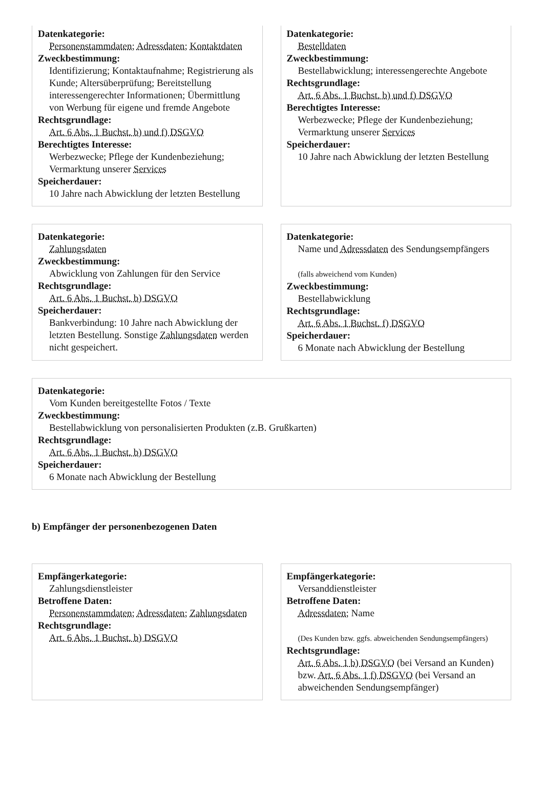Datenkategorie:
Personenstammdaten; Adressdaten; Kontaktdaten
Zweckbestimmung:
Identifizierung; Kontaktaufnahme; Registrierung als Kunde; Altersüberprüfung; Bereitstellung interessengerechter Informationen; Übermittlung von Werbung für eigene und fremde Angebote
Rechtsgrundlage:
Art. 6 Abs. 1 Buchst. b) und f) DSGVO
Berechtigtes Interesse:
Werbezwecke; Pflege der Kundenbeziehung; Vermarktung unserer Services
Speicherdauer:
10 Jahre nach Abwicklung der letzten Bestellung
Datenkategorie:
Bestelldaten
Zweckbestimmung:
Bestellabwicklung; interessengerechte Angebote
Rechtsgrundlage:
Art. 6 Abs. 1 Buchst. b) und f) DSGVO
Berechtigtes Interesse:
Werbezwecke; Pflege der Kundenbeziehung; Vermarktung unserer Services
Speicherdauer:
10 Jahre nach Abwicklung der letzten Bestellung
Datenkategorie:
Zahlungsdaten
Zweckbestimmung:
Abwicklung von Zahlungen für den Service
Rechtsgrundlage:
Art. 6 Abs. 1 Buchst. b) DSGVO
Speicherdauer:
Bankverbindung: 10 Jahre nach Abwicklung der letzten Bestellung. Sonstige Zahlungsdaten werden nicht gespeichert.
Datenkategorie:
Name und Adressdaten des Sendungsempfängers
(falls abweichend vom Kunden)
Zweckbestimmung:
Bestellabwicklung
Rechtsgrundlage:
Art. 6 Abs. 1 Buchst. f) DSGVO
Speicherdauer:
6 Monate nach Abwicklung der Bestellung
Datenkategorie:
Vom Kunden bereitgestellte Fotos / Texte
Zweckbestimmung:
Bestellabwicklung von personalisierten Produkten (z.B. Grußkarten)
Rechtsgrundlage:
Art. 6 Abs. 1 Buchst. b) DSGVO
Speicherdauer:
6 Monate nach Abwicklung der Bestellung
b) Empfänger der personenbezogenen Daten
Empfängerkategorie:
Zahlungsdienstleister
Betroffene Daten:
Personenstammdaten; Adressdaten; Zahlungsdaten
Rechtsgrundlage:
Art. 6 Abs. 1 Buchst. b) DSGVO
Empfängerkategorie:
Versanddienstleister
Betroffene Daten:
Adressdaten; Name
(Des Kunden bzw. ggfs. abweichenden Sendungsempfängers)
Rechtsgrundlage:
Art. 6 Abs. 1 b) DSGVO (bei Versand an Kunden) bzw. Art. 6 Abs. 1 f) DSGVO (bei Versand an abweichenden Sendungsempfänger)